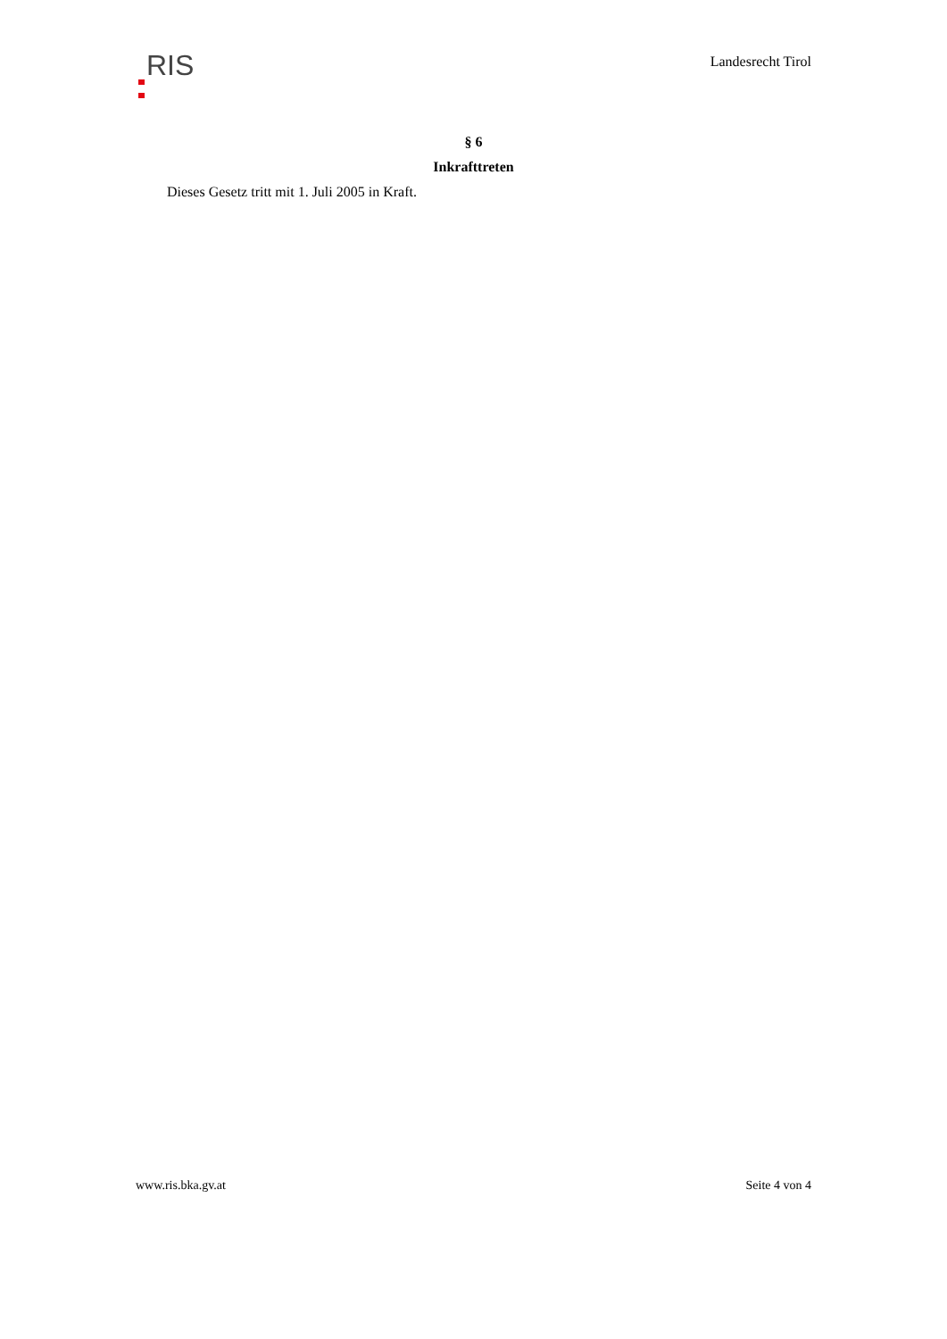RIS
Landesrecht Tirol
§ 6
Inkrafttreten
Dieses Gesetz tritt mit 1. Juli 2005 in Kraft.
www.ris.bka.gv.at Seite 4 von 4